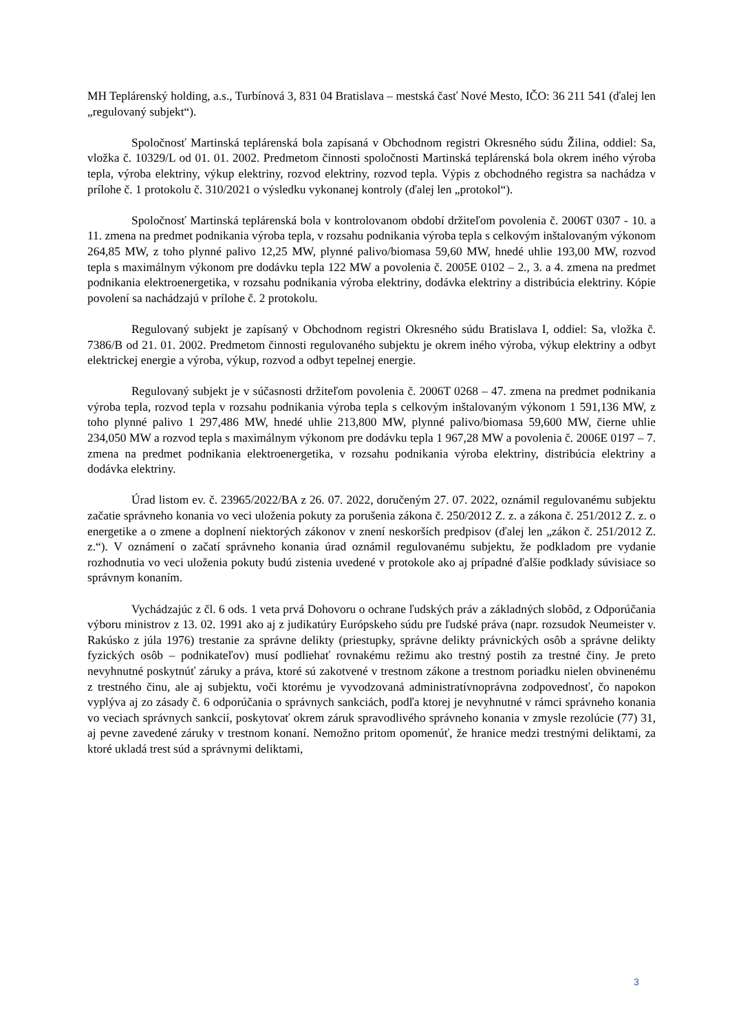MH Teplárenský holding, a.s., Turbínová 3, 831 04 Bratislava – mestská časť Nové Mesto, IČO: 36 211 541 (ďalej len „regulovaný subjekt“).
Spoločnosť Martinská teplárenská bola zapísaná v Obchodnom registri Okresného súdu Žilina, oddiel: Sa, vložka č. 10329/L od 01. 01. 2002. Predmetom činnosti spoločnosti Martinská teplárenská bola okrem iného výroba tepla, výroba elektriny, výkup elektriny, rozvod elektriny, rozvod tepla. Výpis z obchodného registra sa nachádza v prílohe č. 1 protokolu č. 310/2021 o výsledku vykonanej kontroly (ďalej len „protokol“).
Spoločnosť Martinská teplárenská bola v kontrolovanom období držiteľom povolenia č. 2006T 0307 - 10. a 11. zmena na predmet podnikania výroba tepla, v rozsahu podnikania výroba tepla s celkovým inštalovaným výkonom 264,85 MW, z toho plynné palivo 12,25 MW, plynné palivo/biomasa 59,60 MW, hnedé uhlie 193,00 MW, rozvod tepla s maximálnym výkonom pre dodávku tepla 122 MW a povolenia č. 2005E 0102 – 2., 3. a 4. zmena na predmet podnikania elektroenergetika, v rozsahu podnikania výroba elektriny, dodávka elektriny a distribúcia elektriny. Kópie povolení sa nachádzajú v prílohe č. 2 protokolu.
Regulovaný subjekt je zapísaný v Obchodnom registri Okresného súdu Bratislava I, oddiel: Sa, vložka č. 7386/B od 21. 01. 2002. Predmetom činnosti regulovaného subjektu je okrem iného výroba, výkup elektriny a odbyt elektrickej energie a výroba, výkup, rozvod a odbyt tepelnej energie.
Regulovaný subjekt je v súčasnosti držiteľom povolenia č. 2006T 0268 – 47. zmena na predmet podnikania výroba tepla, rozvod tepla v rozsahu podnikania výroba tepla s celkovým inštalovaným výkonom 1 591,136 MW, z toho plynné palivo 1 297,486 MW, hnedé uhlie 213,800 MW, plynné palivo/biomasa 59,600 MW, čierne uhlie 234,050 MW a rozvod tepla s maximálnym výkonom pre dodávku tepla 1 967,28 MW a povolenia č. 2006E 0197 – 7. zmena na predmet podnikania elektroenergetika, v rozsahu podnikania výroba elektriny, distribúcia elektriny a dodávka elektriny.
Úrad listom ev. č. 23965/2022/BA z 26. 07. 2022, doručeným 27. 07. 2022, oznámil regulovanému subjektu začatie správneho konania vo veci uloženia pokuty za porušenia zákona č. 250/2012 Z. z. a zákona č. 251/2012 Z. z. o energetike a o zmene a doplnení niektorých zákonov v znení neskorších predpisov (ďalej len „zákon č. 251/2012 Z. z.“). V oznámení o začatí správneho konania úrad oznámil regulovanému subjektu, že podkladom pre vydanie rozhodnutia vo veci uloženia pokuty budú zistenia uvedené v protokole ako aj prípadné ďalšie podklady súvisiace so správnym konaním.
Vychádzajúc z čl. 6 ods. 1 veta prvá Dohovoru o ochrane ľudských práv a základných slobôd, z Odporúčania výboru ministrov z 13. 02. 1991 ako aj z judikatúry Európskeho súdu pre ľudské práva (napr. rozsudok Neumeister v. Rakúsko z júla 1976) trestanie za správne delikty (priestupky, správne delikty právnických osôb a správne delikty fyzických osôb – podnikateľov) musí podliehať rovnakému režimu ako trestný postih za trestné činy. Je preto nevyhnutné poskytnúť záruky a práva, ktoré sú zakotvené v trestnom zákone a trestnom poriadku nielen obvinenému z trestného činu, ale aj subjektu, voči ktorému je vyvodzovaná administratívnoprávna zodpovednosť, čo napokon vyplýva aj zo zásady č. 6 odporúčania o správnych sankciách, podľa ktorej je nevyhnutné v rámci správneho konania vo veciach správnych sankcií, poskytovať okrem záruk spravodlivého správneho konania v zmysle rezolúcie (77) 31, aj pevne zavedené záruky v trestnom konaní. Nemožno pritom opomenúť, že hranice medzi trestnými deliktami, za ktoré ukladá trest súd a správnymi deliktami,
3